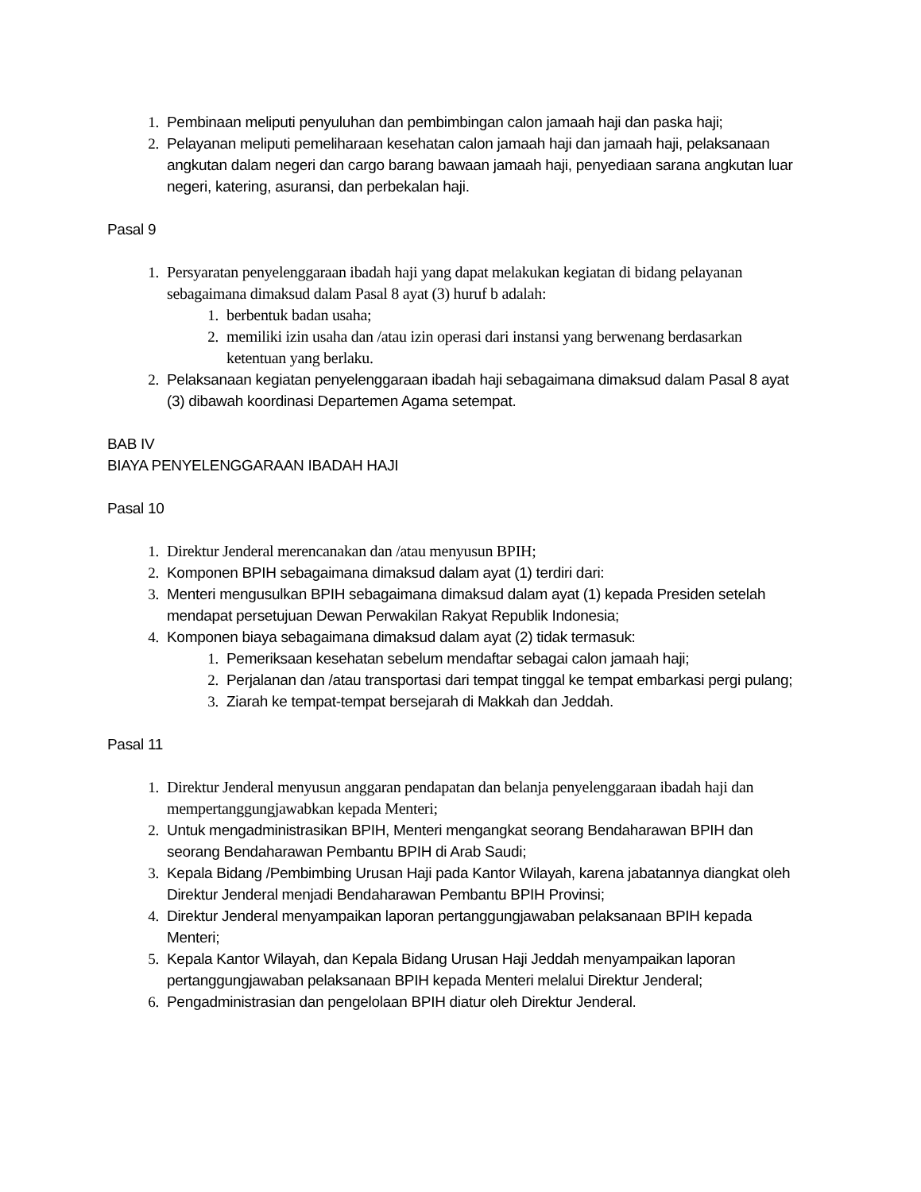1. Pembinaan meliputi penyuluhan dan pembimbingan calon jamaah haji dan paska haji;
2. Pelayanan meliputi pemeliharaan kesehatan calon jamaah haji dan jamaah haji, pelaksanaan angkutan dalam negeri dan cargo barang bawaan jamaah haji, penyediaan sarana angkutan luar negeri, katering, asuransi, dan perbekalan haji.
Pasal 9
1. Persyaratan penyelenggaraan ibadah haji yang dapat melakukan kegiatan di bidang pelayanan sebagaimana dimaksud dalam Pasal 8 ayat (3) huruf b adalah:
1. berbentuk badan usaha;
2. memiliki izin usaha dan /atau izin operasi dari instansi yang berwenang berdasarkan ketentuan yang berlaku.
2. Pelaksanaan kegiatan penyelenggaraan ibadah haji sebagaimana dimaksud dalam Pasal 8 ayat (3) dibawah koordinasi Departemen Agama setempat.
BAB IV
BIAYA PENYELENGGARAAN IBADAH HAJI
Pasal 10
1. Direktur Jenderal merencanakan dan /atau menyusun BPIH;
2. Komponen BPIH sebagaimana dimaksud dalam ayat (1) terdiri dari:
3. Menteri mengusulkan BPIH sebagaimana dimaksud dalam ayat (1) kepada Presiden setelah mendapat persetujuan Dewan Perwakilan Rakyat Republik Indonesia;
4. Komponen biaya sebagaimana dimaksud dalam ayat (2) tidak termasuk:
1. Pemeriksaan kesehatan sebelum mendaftar sebagai calon jamaah haji;
2. Perjalanan dan /atau transportasi dari tempat tinggal ke tempat embarkasi pergi pulang;
3. Ziarah ke tempat-tempat bersejarah di Makkah dan Jeddah.
Pasal 11
1. Direktur Jenderal menyusun anggaran pendapatan dan belanja penyelenggaraan ibadah haji dan mempertanggungjawabkan kepada Menteri;
2. Untuk mengadministrasikan BPIH, Menteri mengangkat seorang Bendaharawan BPIH dan seorang Bendaharawan Pembantu BPIH di Arab Saudi;
3. Kepala Bidang /Pembimbing Urusan Haji pada Kantor Wilayah, karena jabatannya diangkat oleh Direktur Jenderal menjadi Bendaharawan Pembantu BPIH Provinsi;
4. Direktur Jenderal menyampaikan laporan pertanggungjawaban pelaksanaan BPIH kepada Menteri;
5. Kepala Kantor Wilayah, dan Kepala Bidang Urusan Haji Jeddah menyampaikan laporan pertanggungjawaban pelaksanaan BPIH kepada Menteri melalui Direktur Jenderal;
6. Pengadministrasian dan pengelolaan BPIH diatur oleh Direktur Jenderal.